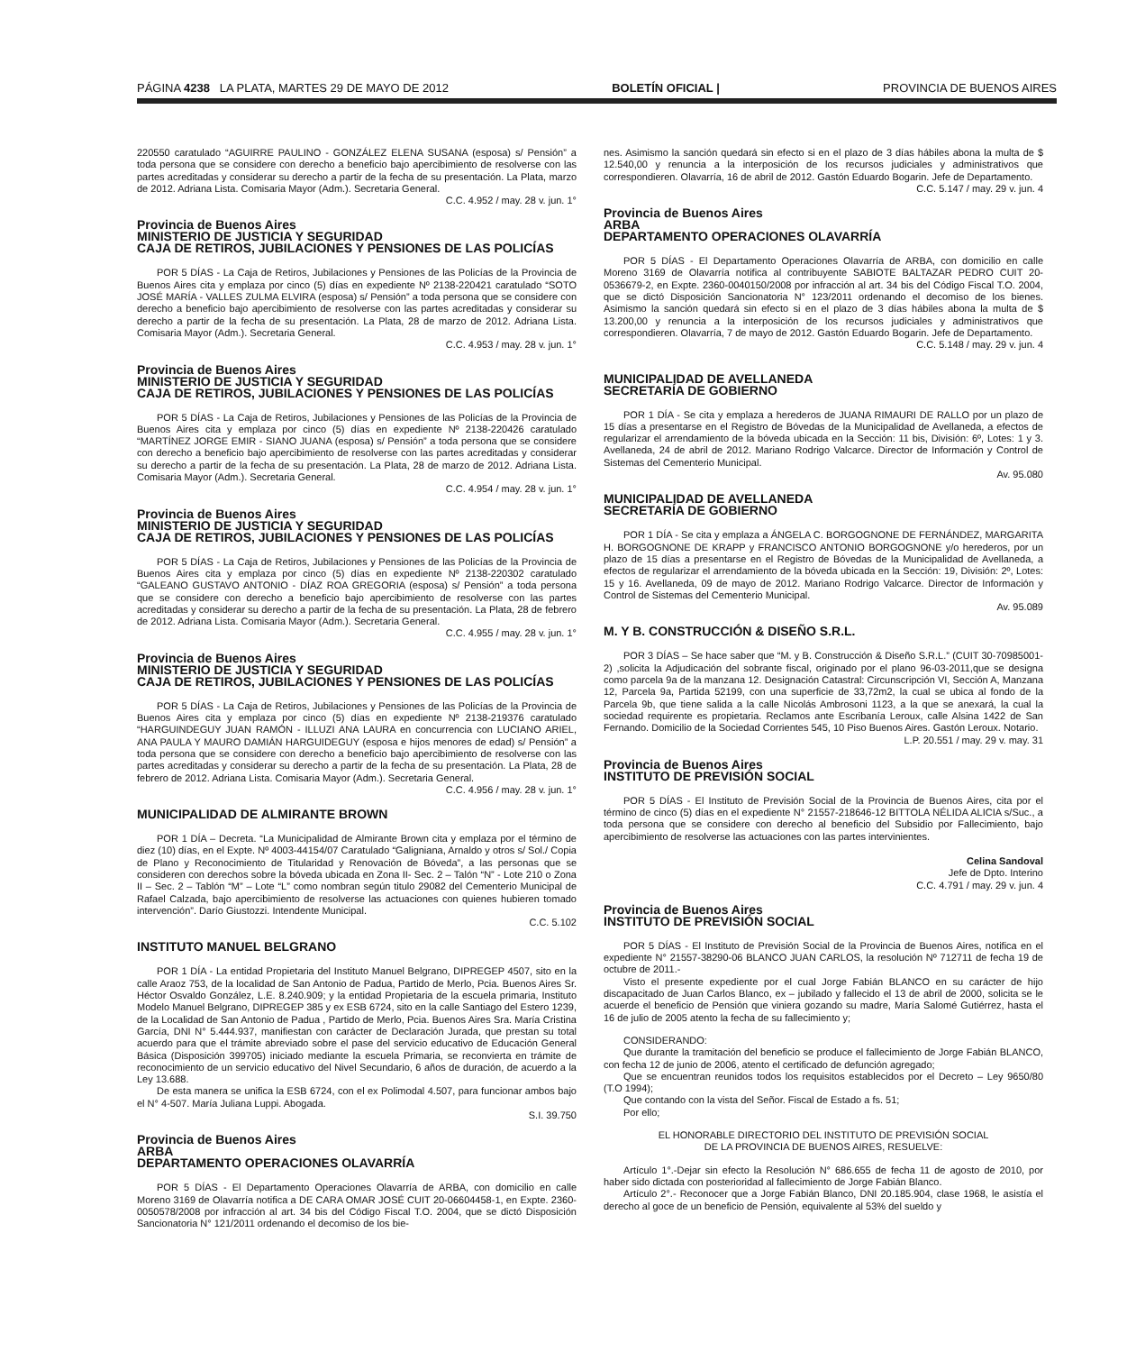PÁGINA 4238 LA PLATA, MARTES 29 DE MAYO DE 2012 BOLETÍN OFICIAL | PROVINCIA DE BUENOS AIRES
220550 caratulado “AGUIRRE PAULINO - GONZÁLEZ ELENA SUSANA (esposa) s/ Pensión” a toda persona que se considere con derecho a beneficio bajo apercibimiento de resolverse con las partes acreditadas y considerar su derecho a partir de la fecha de su presentación. La Plata, marzo de 2012. Adriana Lista. Comisaria Mayor (Adm.). Secretaria General.
C.C. 4.952 / may. 28 v. jun. 1°
Provincia de Buenos Aires
MINISTERIO DE JUSTICIA Y SEGURIDAD
CAJA DE RETIROS, JUBILACIONES Y PENSIONES DE LAS POLICÍAS
POR 5 DÍAS - La Caja de Retiros, Jubilaciones y Pensiones de las Policías de la Provincia de Buenos Aires cita y emplaza por cinco (5) días en expediente Nº 2138-220421 caratulado “SOTO JOSÉ MARÍA - VALLES ZULMA ELVIRA (esposa) s/ Pensión” a toda persona que se considere con derecho a beneficio bajo apercibimiento de resolverse con las partes acreditadas y considerar su derecho a partir de la fecha de su presentación. La Plata, 28 de marzo de 2012. Adriana Lista. Comisaria Mayor (Adm.). Secretaria General.
C.C. 4.953 / may. 28 v. jun. 1°
Provincia de Buenos Aires
MINISTERIO DE JUSTICIA Y SEGURIDAD
CAJA DE RETIROS, JUBILACIONES Y PENSIONES DE LAS POLICÍAS
POR 5 DÍAS - La Caja de Retiros, Jubilaciones y Pensiones de las Policías de la Provincia de Buenos Aires cita y emplaza por cinco (5) días en expediente Nº 2138-220426 caratulado “MARTÍNEZ JORGE EMIR - SIANO JUANA (esposa) s/ Pensión” a toda persona que se considere con derecho a beneficio bajo apercibimiento de resolverse con las partes acreditadas y considerar su derecho a partir de la fecha de su presentación. La Plata, 28 de marzo de 2012. Adriana Lista. Comisaria Mayor (Adm.). Secretaria General.
C.C. 4.954 / may. 28 v. jun. 1°
Provincia de Buenos Aires
MINISTERIO DE JUSTICIA Y SEGURIDAD
CAJA DE RETIROS, JUBILACIONES Y PENSIONES DE LAS POLICÍAS
POR 5 DÍAS - La Caja de Retiros, Jubilaciones y Pensiones de las Policías de la Provincia de Buenos Aires cita y emplaza por cinco (5) días en expediente Nº 2138-220302 caratulado “GALEANO GUSTAVO ANTONIO - DÍAZ ROA GREGORIA (esposa) s/ Pensión” a toda persona que se considere con derecho a beneficio bajo apercibimiento de resolverse con las partes acreditadas y considerar su derecho a partir de la fecha de su presentación. La Plata, 28 de febrero de 2012. Adriana Lista. Comisaria Mayor (Adm.). Secretaria General.
C.C. 4.955 / may. 28 v. jun. 1°
Provincia de Buenos Aires
MINISTERIO DE JUSTICIA Y SEGURIDAD
CAJA DE RETIROS, JUBILACIONES Y PENSIONES DE LAS POLICÍAS
POR 5 DÍAS - La Caja de Retiros, Jubilaciones y Pensiones de las Policías de la Provincia de Buenos Aires cita y emplaza por cinco (5) días en expediente Nº 2138-219376 caratulado “HARGUINDEGUY JUAN RAMÓN - ILLUZI ANA LAURA en concurrencia con LUCIANO ARIEL, ANA PAULA Y MAURO DAMIÁN HARGUIDEGUY (esposa e hijos menores de edad) s/ Pensión” a toda persona que se considere con derecho a beneficio bajo apercibimiento de resolverse con las partes acreditadas y considerar su derecho a partir de la fecha de su presentación. La Plata, 28 de febrero de 2012. Adriana Lista. Comisaria Mayor (Adm.). Secretaria General.
C.C. 4.956 / may. 28 v. jun. 1°
MUNICIPALIDAD DE ALMIRANTE BROWN
POR 1 DÍA – Decreta. “La Municipalidad de Almirante Brown cita y emplaza por el término de diez (10) días, en el Expte. Nº 4003-44154/07 Caratulado “Galigniana, Arnaldo y otros s/ Sol./ Copia de Plano y Reconocimiento de Titularidad y Renovación de Bóveda”, a las personas que se consideren con derechos sobre la bóveda ubicada en Zona II- Sec. 2 – Talón “N” - Lote 210 o Zona II – Sec. 2 – Tablón “M” – Lote “L” como nombran según titulo 29082 del Cementerio Municipal de Rafael Calzada, bajo apercibimiento de resolverse las actuaciones con quienes hubieren tomado intervención”. Darío Giustozzi. Intendente Municipal.
C.C. 5.102
INSTITUTO MANUEL BELGRANO
POR 1 DÍA - La entidad Propietaria del Instituto Manuel Belgrano, DIPREGEP 4507, sito en la calle Araoz 753, de la localidad de San Antonio de Padua, Partido de Merlo, Pcia. Buenos Aires Sr. Héctor Osvaldo González, L.E. 8.240.909; y la entidad Propietaria de la escuela primaria, Instituto Modelo Manuel Belgrano, DIPREGEP 385 y ex ESB 6724, sito en la calle Santiago del Estero 1239, de la Localidad de San Antonio de Padua , Partido de Merlo, Pcia. Buenos Aires Sra. María Cristina García, DNI N° 5.444.937, manifiestan con carácter de Declaración Jurada, que prestan su total acuerdo para que el trámite abreviado sobre el pase del servicio educativo de Educación General Básica (Disposición 399705) iniciado mediante la escuela Primaria, se reconvierta en trámite de reconocimiento de un servicio educativo del Nivel Secundario, 6 años de duración, de acuerdo a la Ley 13.688.
De esta manera se unifica la ESB 6724, con el ex Polimodal 4.507, para funcionar ambos bajo el N° 4-507. María Juliana Luppi. Abogada.
S.I. 39.750
Provincia de Buenos Aires
ARBA
DEPARTAMENTO OPERACIONES OLAVARRÍA
POR 5 DÍAS - El Departamento Operaciones Olavarría de ARBA, con domicilio en calle Moreno 3169 de Olavarría notifica a DE CARA OMAR JOSÉ CUIT 20-06604458-1, en Expte. 2360-0050578/2008 por infracción al art. 34 bis del Código Fiscal T.O. 2004, que se dictó Disposición Sancionatoria N° 121/2011 ordenando el decomiso de los bie-
nes. Asimismo la sanción quedará sin efecto si en el plazo de 3 días hábiles abona la multa de $ 12.540,00 y renuncia a la interposición de los recursos judiciales y administrativos que correspondieren. Olavarría, 16 de abril de 2012. Gastón Eduardo Bogarin. Jefe de Departamento.
C.C. 5.147 / may. 29 v. jun. 4
Provincia de Buenos Aires
ARBA
DEPARTAMENTO OPERACIONES OLAVARRÍA
POR 5 DÍAS - El Departamento Operaciones Olavarría de ARBA, con domicilio en calle Moreno 3169 de Olavarría notifica al contribuyente SABIOTE BALTAZAR PEDRO CUIT 20-0536679-2, en Expte. 2360-0040150/2008 por infracción al art. 34 bis del Código Fiscal T.O. 2004, que se dictó Disposición Sancionatoria N° 123/2011 ordenando el decomiso de los bienes. Asimismo la sanción quedará sin efecto si en el plazo de 3 días hábiles abona la multa de $ 13.200,00 y renuncia a la interposición de los recursos judiciales y administrativos que correspondieren. Olavarría, 7 de mayo de 2012. Gastón Eduardo Bogarin. Jefe de Departamento.
C.C. 5.148 / may. 29 v. jun. 4
MUNICIPALIDAD DE AVELLANEDA
SECRETARÍA DE GOBIERNO
POR 1 DÍA - Se cita y emplaza a herederos de JUANA RIMAURI DE RALLO por un plazo de 15 días a presentarse en el Registro de Bóvedas de la Municipalidad de Avellaneda, a efectos de regularizar el arrendamiento de la bóveda ubicada en la Sección: 11 bis, División: 6º, Lotes: 1 y 3. Avellaneda, 24 de abril de 2012. Mariano Rodrigo Valcarce. Director de Información y Control de Sistemas del Cementerio Municipal.
Av. 95.080
MUNICIPALIDAD DE AVELLANEDA
SECRETARÍA DE GOBIERNO
POR 1 DÍA - Se cita y emplaza a ÁNGELA C. BORGOGNONE DE FERNÁNDEZ, MARGARITA H. BORGOGNONE DE KRAPP y FRANCISCO ANTONIO BORGOGNONE y/o herederos, por un plazo de 15 días a presentarse en el Registro de Bóvedas de la Municipalidad de Avellaneda, a efectos de regularizar el arrendamiento de la bóveda ubicada en la Sección: 19, División: 2º, Lotes: 15 y 16. Avellaneda, 09 de mayo de 2012. Mariano Rodrigo Valcarce. Director de Información y Control de Sistemas del Cementerio Municipal.
Av. 95.089
M. Y B. CONSTRUCCIÓN & DISEÑO S.R.L.
POR 3 DÍAS – Se hace saber que “M. y B. Construcción & Diseño S.R.L.” (CUIT 30-70985001-2) ,solicita la Adjudicación del sobrante fiscal, originado por el plano 96-03-2011,que se designa como parcela 9a de la manzana 12. Designación Catastral: Circunscripción VI, Sección A, Manzana 12, Parcela 9a, Partida 52199, con una superficie de 33,72m2, la cual se ubica al fondo de la Parcela 9b, que tiene salida a la calle Nicolás Ambrosoni 1123, a la que se anexará, la cual la sociedad requirente es propietaria. Reclamos ante Escribanía Leroux, calle Alsina 1422 de San Fernando. Domicilio de la Sociedad Corrientes 545, 10 Piso Buenos Aires. Gastón Leroux. Notario.
L.P. 20.551 / may. 29 v. may. 31
Provincia de Buenos Aires
INSTITUTO DE PREVISIÓN SOCIAL
POR 5 DÍAS - El Instituto de Previsión Social de la Provincia de Buenos Aires, cita por el término de cinco (5) días en el expediente N° 21557-218646-12 BITTOLA NÉLIDA ALICIA s/Suc., a toda persona que se considere con derecho al beneficio del Subsidio por Fallecimiento, bajo apercibimiento de resolverse las actuaciones con las partes intervinientes.
Celina Sandoval
Jefe de Dpto. Interino
C.C. 4.791 / may. 29 v. jun. 4
Provincia de Buenos Aires
INSTITUTO DE PREVISIÓN SOCIAL
POR 5 DÍAS - El Instituto de Previsión Social de la Provincia de Buenos Aires, notifica en el expediente N° 21557-38290-06 BLANCO JUAN CARLOS, la resolución Nº 712711 de fecha 19 de octubre de 2011.-
Visto el presente expediente por el cual Jorge Fabián BLANCO en su carácter de hijo discapacitado de Juan Carlos Blanco, ex – jubilado y fallecido el 13 de abril de 2000, solicita se le acuerde el beneficio de Pensión que viniera gozando su madre, María Salomé Gutiérrez, hasta el 16 de julio de 2005 atento la fecha de su fallecimiento y;
CONSIDERANDO:
Que durante la tramitación del beneficio se produce el fallecimiento de Jorge Fabián BLANCO, con fecha 12 de junio de 2006, atento el certificado de defunción agregado;
Que se encuentran reunidos todos los requisitos establecidos por el Decreto – Ley 9650/80 (T.O 1994);
Que contando con la vista del Señor. Fiscal de Estado a fs. 51;
Por ello;
EL HONORABLE DIRECTORIO DEL INSTITUTO DE PREVISIÓN SOCIAL
DE LA PROVINCIA DE BUENOS AIRES, RESUELVE:
Artículo 1°.-Dejar sin efecto la Resolución N° 686.655 de fecha 11 de agosto de 2010, por haber sido dictada con posterioridad al fallecimiento de Jorge Fabián Blanco.
Artículo 2°.- Reconocer que a Jorge Fabián Blanco, DNI 20.185.904, clase 1968, le asistía el derecho al goce de un beneficio de Pensión, equivalente al 53% del sueldo y